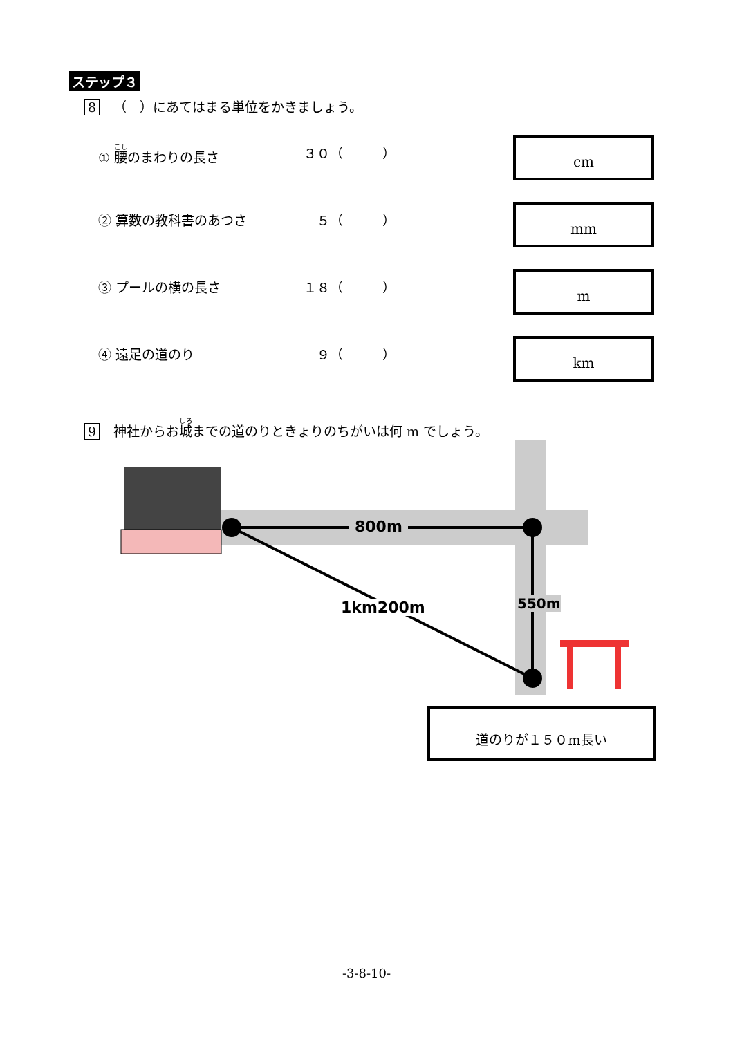ステップ３
8 （　）にあてはまる単位をかきましょう。
① 腰のまわりの長さ ３０（　　　）
cm
② 算数の教科書のあつさ ５（　　　）
mm
③ プールの横の長さ １８（　　　）
m
④ 遠足の道のり ９（　　　）
km
9 神社からお城までの道のりときょりのちがいは何 m でしょう。
800m
1km200m 550m
道のりが１５０m長い
-3-8-10-